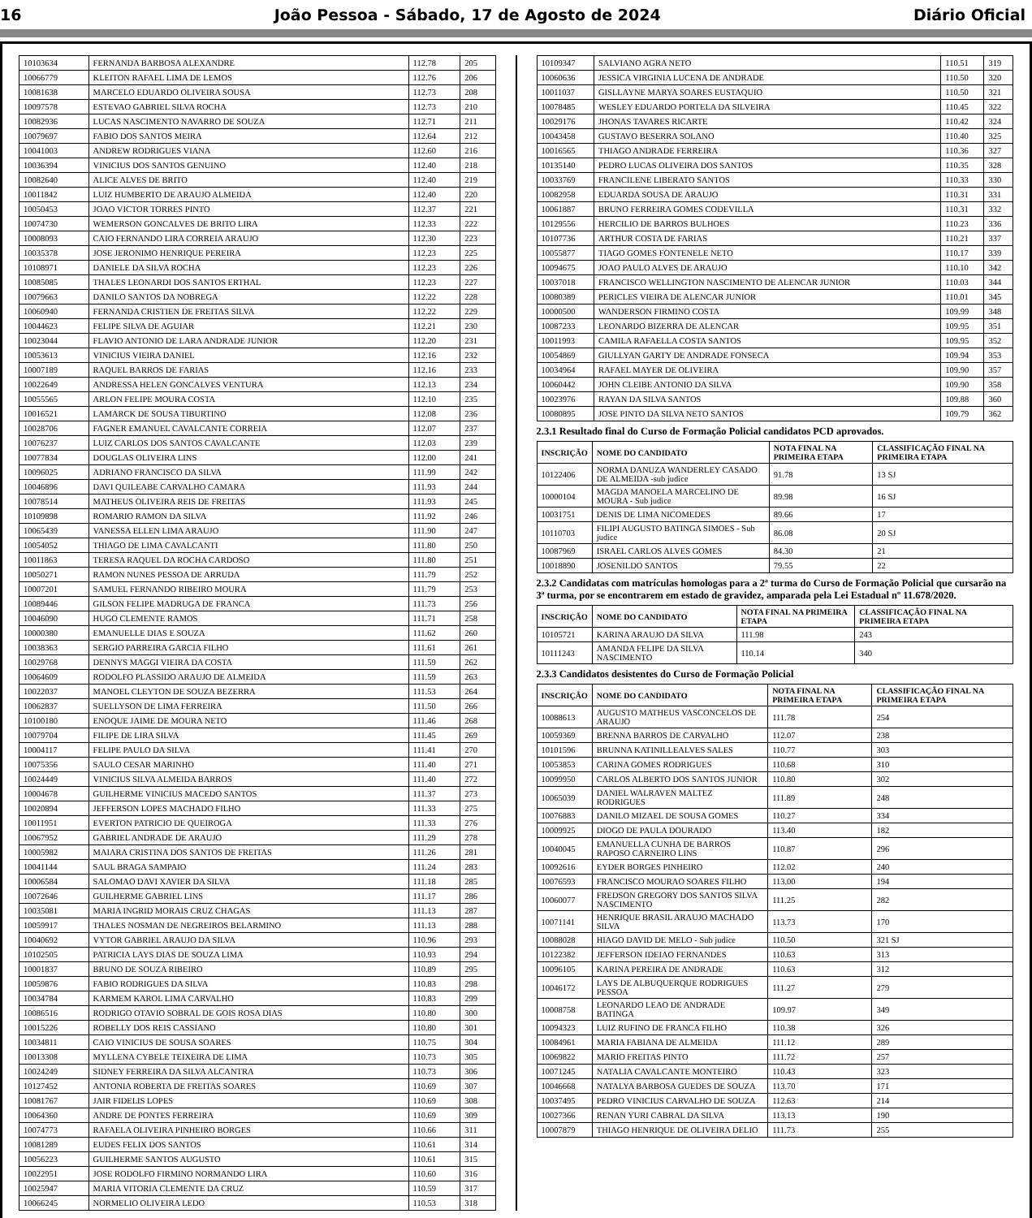16 João Pessoa - Sábado, 17 de Agosto de 2024 Diário Oficial
| 10103634 | FERNANDA BARBOSA ALEXANDRE | 112.78 | 205 |
| 10066779 | KLEITON RAFAEL LIMA DE LEMOS | 112.76 | 206 |
| 10081638 | MARCELO EDUARDO OLIVEIRA SOUSA | 112.73 | 208 |
| 10097578 | ESTEVAO GABRIEL SILVA ROCHA | 112.73 | 210 |
| 10082936 | LUCAS NASCIMENTO NAVARRO DE SOUZA | 112.71 | 211 |
| 10079697 | FABIO DOS SANTOS MEIRA | 112.64 | 212 |
| 10041003 | ANDREW RODRIGUES VIANA | 112.60 | 216 |
| 10036394 | VINICIUS DOS SANTOS GENUINO | 112.40 | 218 |
| 10082640 | ALICE ALVES DE BRITO | 112.40 | 219 |
| 10011842 | LUIZ HUMBERTO DE ARAUJO ALMEIDA | 112.40 | 220 |
| 10050453 | JOAO VICTOR TORRES PINTO | 112.37 | 221 |
| 10074730 | WEMERSON GONCALVES DE BRITO LIRA | 112.33 | 222 |
| 10008093 | CAIO FERNANDO LIRA CORREIA ARAUJO | 112.30 | 223 |
| 10035378 | JOSE JERONIMO HENRIQUE PEREIRA | 112.23 | 225 |
| 10108971 | DANIELE DA SILVA ROCHA | 112.23 | 226 |
| 10085085 | THALES LEONARDI DOS SANTOS ERTHAL | 112.23 | 227 |
| 10079663 | DANILO SANTOS DA NOBREGA | 112.22 | 228 |
| 10060940 | FERNANDA CRISTIEN DE FREITAS SILVA | 112.22 | 229 |
| 10044623 | FELIPE SILVA DE AGUIAR | 112.21 | 230 |
| 10023044 | FLAVIO ANTONIO DE LARA ANDRADE JUNIOR | 112.20 | 231 |
| 10053613 | VINICIUS VIEIRA DANIEL | 112.16 | 232 |
| 10007189 | RAQUEL BARROS DE FARIAS | 112.16 | 233 |
| 10022649 | ANDRESSA HELEN GONCALVES VENTURA | 112.13 | 234 |
| 10055565 | ARLON FELIPE MOURA COSTA | 112.10 | 235 |
| 10016521 | LAMARCK DE SOUSA TIBURTINO | 112.08 | 236 |
| 10028706 | FAGNER EMANUEL CAVALCANTE CORREIA | 112.07 | 237 |
| 10076237 | LUIZ CARLOS DOS SANTOS CAVALCANTE | 112.03 | 239 |
| 10077834 | DOUGLAS OLIVEIRA LINS | 112.00 | 241 |
| 10096025 | ADRIANO FRANCISCO DA SILVA | 111.99 | 242 |
| 10046896 | DAVI QUILEABE CARVALHO CAMARA | 111.93 | 244 |
| 10078514 | MATHEUS OLIVEIRA REIS DE FREITAS | 111.93 | 245 |
| 10109898 | ROMARIO RAMON DA SILVA | 111.92 | 246 |
| 10065439 | VANESSA ELLEN LIMA ARAUJO | 111.90 | 247 |
| 10054052 | THIAGO DE LIMA CAVALCANTI | 111.80 | 250 |
| 10011863 | TERESA RAQUEL DA ROCHA CARDOSO | 111.80 | 251 |
| 10050271 | RAMON NUNES PESSOA DE ARRUDA | 111.79 | 252 |
| 10007201 | SAMUEL FERNANDO RIBEIRO MOURA | 111.79 | 253 |
| 10089446 | GILSON FELIPE MADRUGA DE FRANCA | 111.73 | 256 |
| 10046090 | HUGO CLEMENTE RAMOS | 111.71 | 258 |
| 10000380 | EMANUELLE DIAS E SOUZA | 111.62 | 260 |
| 10038363 | SERGIO PARREIRA GARCIA FILHO | 111.61 | 261 |
| 10029768 | DENNYS MAGGI VIEIRA DA COSTA | 111.59 | 262 |
| 10064609 | RODOLFO PLASSIDO ARAUJO DE ALMEIDA | 111.59 | 263 |
| 10022037 | MANOEL CLEYTON DE SOUZA BEZERRA | 111.53 | 264 |
| 10062837 | SUELLYSON DE LIMA FERREIRA | 111.50 | 266 |
| 10100180 | ENOQUE JAIME DE MOURA NETO | 111.46 | 268 |
| 10079704 | FILIPE DE LIRA SILVA | 111.45 | 269 |
| 10004117 | FELIPE PAULO DA SILVA | 111.41 | 270 |
| 10075356 | SAULO CESAR MARINHO | 111.40 | 271 |
| 10024449 | VINICIUS SILVA ALMEIDA BARROS | 111.40 | 272 |
| 10004678 | GUILHERME VINICIUS MACEDO SANTOS | 111.37 | 273 |
| 10020894 | JEFFERSON LOPES MACHADO FILHO | 111.33 | 275 |
| 10011951 | EVERTON PATRICIO DE QUEIROGA | 111.33 | 276 |
| 10067952 | GABRIEL ANDRADE DE ARAUJO | 111.29 | 278 |
| 10005982 | MAIARA CRISTINA DOS SANTOS DE FREITAS | 111.26 | 281 |
| 10041144 | SAUL BRAGA SAMPAIO | 111.24 | 283 |
| 10006584 | SALOMAO DAVI XAVIER DA SILVA | 111.18 | 285 |
| 10072646 | GUILHERME GABRIEL LINS | 111.17 | 286 |
| 10035081 | MARIA INGRID MORAIS CRUZ CHAGAS | 111.13 | 287 |
| 10059917 | THALES NOSMAN DE NEGREIROS BELARMINO | 111.13 | 288 |
| 10040692 | VYTOR GABRIEL ARAUJO DA SILVA | 110.96 | 293 |
| 10102505 | PATRICIA LAYS DIAS DE SOUZA LIMA | 110.93 | 294 |
| 10001837 | BRUNO DE SOUZA RIBEIRO | 110.89 | 295 |
| 10059876 | FABIO RODRIGUES DA SILVA | 110.83 | 298 |
| 10034784 | KARMEM KAROL LIMA CARVALHO | 110.83 | 299 |
| 10086516 | RODRIGO OTAVIO SOBRAL DE GOIS ROSA DIAS | 110.80 | 300 |
| 10015226 | ROBELLY DOS REIS CASSIANO | 110.80 | 301 |
| 10034811 | CAIO VINICIUS DE SOUSA SOARES | 110.75 | 304 |
| 10013308 | MYLLENA CYBELE TEIXEIRA DE LIMA | 110.73 | 305 |
| 10024249 | SIDNEY FERREIRA DA SILVA ALCANTRA | 110.73 | 306 |
| 10127452 | ANTONIA ROBERTA DE FREITAS SOARES | 110.69 | 307 |
| 10081767 | JAIR FIDELIS LOPES | 110.69 | 308 |
| 10064360 | ANDRE DE PONTES FERREIRA | 110.69 | 309 |
| 10074773 | RAFAELA OLIVEIRA PINHEIRO BORGES | 110.66 | 311 |
| 10081289 | EUDES FELIX DOS SANTOS | 110.61 | 314 |
| 10056223 | GUILHERME SANTOS AUGUSTO | 110.61 | 315 |
| 10022951 | JOSE RODOLFO FIRMINO NORMANDO LIRA | 110.60 | 316 |
| 10025947 | MARIA VITORIA CLEMENTE DA CRUZ | 110.59 | 317 |
| 10066245 | NORMELIO OLIVEIRA LEDO | 110.53 | 318 |
| 10109347 | SALVIANO AGRA NETO | 110.51 | 319 |
| 10060636 | JESSICA VIRGINIA LUCENA DE ANDRADE | 110.50 | 320 |
| 10011037 | GISLLAYNE MARYA SOARES EUSTAQUIO | 110.50 | 321 |
| 10078485 | WESLEY EDUARDO PORTELA DA SILVEIRA | 110.45 | 322 |
| 10029176 | JHONAS TAVARES RICARTE | 110.42 | 324 |
| 10043458 | GUSTAVO BESERRA SOLANO | 110.40 | 325 |
| 10016565 | THIAGO ANDRADE FERREIRA | 110.36 | 327 |
| 10135140 | PEDRO LUCAS OLIVEIRA DOS SANTOS | 110.35 | 328 |
| 10033769 | FRANCILENE LIBERATO SANTOS | 110.33 | 330 |
| 10082958 | EDUARDA SOUSA DE ARAUJO | 110.31 | 331 |
| 10061887 | BRUNO FERREIRA GOMES CODEVILLA | 110.31 | 332 |
| 10129556 | HERCILIO DE BARROS BULHOES | 110.23 | 336 |
| 10107736 | ARTHUR COSTA DE FARIAS | 110.21 | 337 |
| 10055877 | TIAGO GOMES FONTENELE NETO | 110.17 | 339 |
| 10094675 | JOAO PAULO ALVES DE ARAUJO | 110.10 | 342 |
| 10037018 | FRANCISCO WELLINGTON NASCIMENTO DE ALENCAR JUNIOR | 110.03 | 344 |
| 10080389 | PERICLES VIEIRA DE ALENCAR JUNIOR | 110.01 | 345 |
| 10000500 | WANDERSON FIRMINO COSTA | 109.99 | 348 |
| 10087233 | LEONARDO BIZERRA DE ALENCAR | 109.95 | 351 |
| 10011993 | CAMILA RAFAELLA COSTA SANTOS | 109.95 | 352 |
| 10054869 | GIULLYAN GARTY DE ANDRADE FONSECA | 109.94 | 353 |
| 10034964 | RAFAEL MAYER DE OLIVEIRA | 109.90 | 357 |
| 10060442 | JOHN CLEIBE ANTONIO DA SILVA | 109.90 | 358 |
| 10023976 | RAYAN DA SILVA SANTOS | 109.88 | 360 |
| 10080895 | JOSE PINTO DA SILVA NETO SANTOS | 109.79 | 362 |
2.3.1 Resultado final do Curso de Formação Policial candidatos PCD aprovados.
| INSCRIÇÃO | NOME DO CANDIDATO | NOTA FINAL NA PRIMEIRA ETAPA | CLASSIFICAÇÃO FINAL NA PRIMEIRA ETAPA |
| --- | --- | --- | --- |
| 10122406 | NORMA DANUZA WANDERLEY CASADO DE ALMEIDA -sub judice | 91.78 | 13 SJ |
| 10000104 | MAGDA MANOELA MARCELINO DE MOURA - Sub judice | 89.98 | 16 SJ |
| 10031751 | DENIS DE LIMA NICOMEDES | 89.66 | 17 |
| 10110703 | FILIPI AUGUSTO BATINGA SIMOES - Sub judice | 86.08 | 20 SJ |
| 10087969 | ISRAEL CARLOS ALVES GOMES | 84.30 | 21 |
| 10018890 | JOSENILDO SANTOS | 79.55 | 22 |
2.3.2 Candidatas com matrículas homologas para a 2ª turma do Curso de Formação Policial que cursarão na 3ª turma, por se encontrarem em estado de gravidez, amparada pela Lei Estadual nº 11.678/2020.
| INSCRIÇÃO | NOME DO CANDIDATO | NOTA FINAL NA PRIMEIRA ETAPA | CLASSIFICAÇÃO FINAL NA PRIMEIRA ETAPA |
| --- | --- | --- | --- |
| 10105721 | KARINA ARAUJO DA SILVA | 111.98 | 243 |
| 10111243 | AMANDA FELIPE DA SILVA NASCIMENTO | 110.14 | 340 |
2.3.3 Candidatos desistentes do Curso de Formação Policial
| INSCRIÇÃO | NOME DO CANDIDATO | NOTA FINAL NA PRIMEIRA ETAPA | CLASSIFICAÇÃO FINAL NA PRIMEIRA ETAPA |
| --- | --- | --- | --- |
| 10088613 | AUGUSTO MATHEUS VASCONCELOS DE ARAUJO | 111.78 | 254 |
| 10059369 | BRENNA BARROS DE CARVALHO | 112.07 | 238 |
| 10101596 | BRUNNA KATINILLEALVES SALES | 110.77 | 303 |
| 10053853 | CARINA GOMES RODRIGUES | 110.68 | 310 |
| 10099950 | CARLOS ALBERTO DOS SANTOS JUNIOR | 110.80 | 302 |
| 10065039 | DANIEL WALRAVEN MALTEZ RODRIGUES | 111.89 | 248 |
| 10076883 | DANILO MIZAEL DE SOUSA GOMES | 110.27 | 334 |
| 10009925 | DIOGO DE PAULA DOURADO | 113.40 | 182 |
| 10040045 | EMANUELLA CUNHA DE BARROS RAPOSO CARNEIRO LINS | 110.87 | 296 |
| 10092616 | EYDER BORGES PINHEIRO | 112.02 | 240 |
| 10076593 | FRANCISCO MOURAO SOARES FILHO | 113.00 | 194 |
| 10060077 | FREDSON GREGORY DOS SANTOS SILVA NASCIMENTO | 111.25 | 282 |
| 10071141 | HENRIQUE BRASIL ARAUJO MACHADO SILVA | 113.73 | 170 |
| 10088028 | HIAGO DAVID DE MELO - Sub judice | 110.50 | 321 SJ |
| 10122382 | JEFFERSON IDEIAO FERNANDES | 110.63 | 313 |
| 10096105 | KARINA PEREIRA DE ANDRADE | 110.63 | 312 |
| 10046172 | LAYS DE ALBUQUERQUE RODRIGUES PESSOA | 111.27 | 279 |
| 10008758 | LEONARDO LEAO DE ANDRADE BATINGA | 109.97 | 349 |
| 10094323 | LUIZ RUFINO DE FRANCA FILHO | 110.38 | 326 |
| 10084961 | MARIA FABIANA DE ALMEIDA | 111.12 | 289 |
| 10069822 | MARIO FREITAS PINTO | 111.72 | 257 |
| 10071245 | NATALIA CAVALCANTE MONTEIRO | 110.43 | 323 |
| 10046668 | NATALYA BARBOSA GUEDES DE SOUZA | 113.70 | 171 |
| 10037495 | PEDRO VINICIUS CARVALHO DE SOUZA | 112.63 | 214 |
| 10027366 | RENAN YURI CABRAL DA SILVA | 113.13 | 190 |
| 10007879 | THIAGO HENRIQUE DE OLIVEIRA DELIO | 111.73 | 255 |